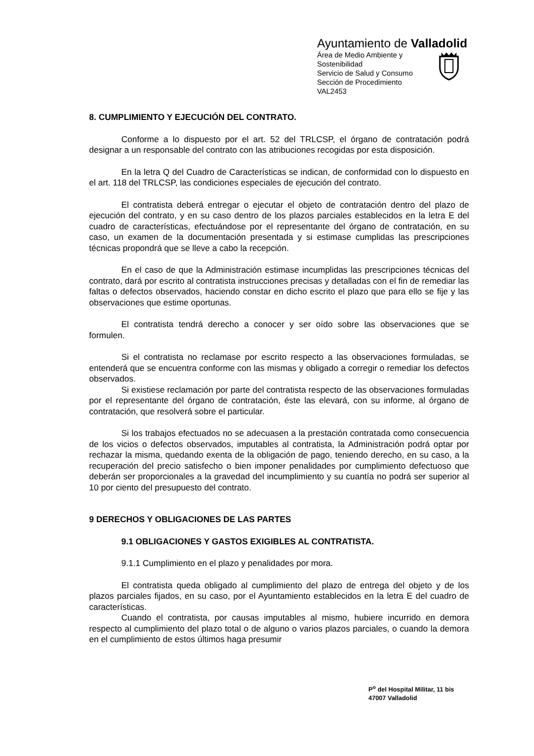Ayuntamiento de Valladolid
Área de Medio Ambiente y
Sostenibilidad
Servicio de Salud y Consumo
Sección de Procedimiento
VAL2453
8. CUMPLIMIENTO Y EJECUCIÓN DEL CONTRATO.
Conforme a lo dispuesto por el art. 52 del TRLCSP, el órgano de contratación podrá designar a un responsable del contrato con las atribuciones recogidas por esta disposición.
En la letra Q del Cuadro de Características se indican, de conformidad con lo dispuesto en el art. 118 del TRLCSP, las condiciones especiales de ejecución del contrato.
El contratista deberá entregar o ejecutar el objeto de contratación dentro del plazo de ejecución del contrato, y en su caso dentro de los plazos parciales establecidos en la letra E del cuadro de características, efectuándose por el representante del órgano de contratación, en su caso, un examen de la documentación presentada y si estimase cumplidas las prescripciones técnicas propondrá que se lleve a cabo la recepción.
En el caso de que la Administración estimase incumplidas las prescripciones técnicas del contrato, dará por escrito al contratista instrucciones precisas y detalladas con el fin de remediar las faltas o defectos observados, haciendo constar en dicho escrito el plazo que para ello se fije y las observaciones que estime oportunas.
El contratista tendrá derecho a conocer y ser oído sobre las observaciones que se formulen.
Si el contratista no reclamase por escrito respecto a las observaciones formuladas, se entenderá que se encuentra conforme con las mismas y obligado a corregir o remediar los defectos observados.
Si existiese reclamación por parte del contratista respecto de las observaciones formuladas por el representante del órgano de contratación, éste las elevará, con su informe, al órgano de contratación, que resolverá sobre el particular.
Si los trabajos efectuados no se adecuasen a la prestación contratada como consecuencia de los vicios o defectos observados, imputables al contratista, la Administración podrá optar por rechazar la misma, quedando exenta de la obligación de pago, teniendo derecho, en su caso, a la recuperación del precio satisfecho o bien imponer penalidades por cumplimiento defectuoso que deberán ser proporcionales a la gravedad del incumplimiento y su cuantía no podrá ser superior al 10 por ciento del presupuesto del contrato.
9 DERECHOS Y OBLIGACIONES DE LAS PARTES
9.1 OBLIGACIONES Y GASTOS EXIGIBLES AL CONTRATISTA.
9.1.1 Cumplimiento en el plazo y penalidades por mora.
El contratista queda obligado al cumplimiento del plazo de entrega del objeto y de los plazos parciales fijados, en su caso, por el Ayuntamiento establecidos en la letra E del cuadro de características.
Cuando el contratista, por causas imputables al mismo, hubiere incurrido en demora respecto al cumplimiento del plazo total o de alguno o varios plazos parciales, o cuando la demora en el cumplimiento de estos últimos haga presumir
P<sup>o</sup> del Hospital Militar, 11 bis
47007 Valladolid